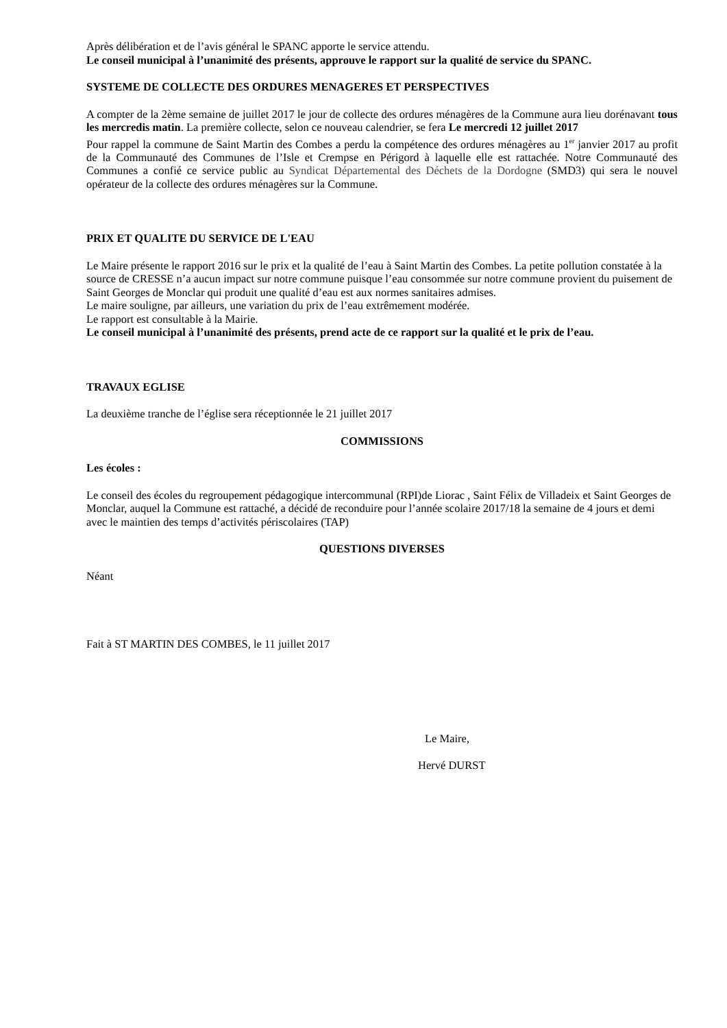Après délibération et de l’avis général le SPANC apporte le service attendu.
Le conseil municipal à l’unanimité des présents, approuve le rapport sur la qualité de service du SPANC.
SYSTEME DE COLLECTE DES ORDURES MENAGERES ET PERSPECTIVES
A compter de la 2ème semaine de juillet 2017 le jour de collecte des ordures ménagères de la Commune aura lieu dorénavant tous les mercredis matin. La première collecte, selon ce nouveau calendrier, se fera Le mercredi 12 juillet 2017
Pour rappel la commune de Saint Martin des Combes a perdu la compétence des ordures ménagères au 1<sup>er</sup> janvier 2017 au profit de la Communauté des Communes de l’Isle et Crempse en Périgord à laquelle elle est rattachée. Notre Communauté des Communes a confié ce service public au Syndicat Départemental des Déchets de la Dordogne (SMD3) qui sera le nouvel opérateur de la collecte des ordures ménagères sur la Commune.
PRIX ET QUALITE DU SERVICE DE L'EAU
Le Maire présente le rapport 2016 sur le prix et la qualité de l’eau à Saint Martin des Combes. La petite pollution constatée à la source de CRESSE n’a aucun impact sur notre commune puisque l’eau consommée sur notre commune provient du puisement de Saint Georges de Monclar qui produit une qualité d’eau est aux normes sanitaires admises.
Le maire souligne, par ailleurs, une variation du prix de l’eau extrêmement modérée.
Le rapport est consultable à la Mairie.
Le conseil municipal à l’unanimité des présents, prend acte de ce rapport sur la qualité et le prix de l’eau.
TRAVAUX EGLISE
La deuxième tranche de l’église sera réceptionnée le 21 juillet 2017
COMMISSIONS
Les écoles :
Le conseil des écoles du regroupement pédagogique intercommunal (RPI)de Liorac , Saint Félix de Villadeix et Saint Georges de Monclar, auquel la Commune est rattaché, a décidé de reconduire pour l’année scolaire 2017/18 la semaine de 4 jours et demi avec le maintien des temps d’activités périscolaires (TAP)
QUESTIONS DIVERSES
Néant
Fait à ST MARTIN DES COMBES, le 11 juillet 2017
Le Maire,
Hervé DURST